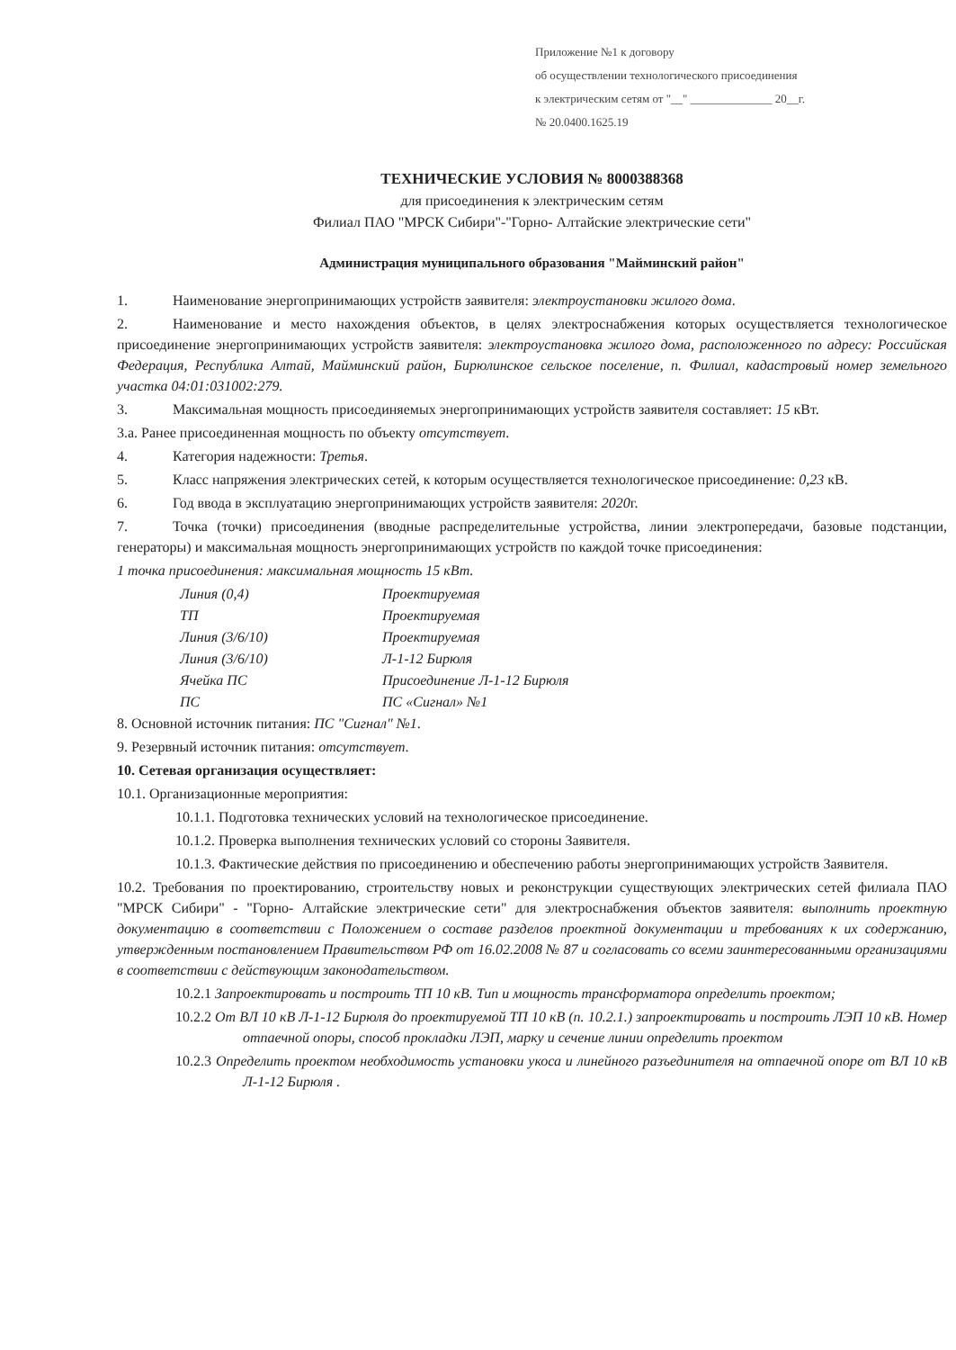Приложение №1 к договору
об осуществлении технологического присоединения
к электрическим сетям от "__" ______________ 20__г.
№ 20.0400.1625.19
ТЕХНИЧЕСКИЕ УСЛОВИЯ № 8000388368
для присоединения к электрическим сетям
Филиал ПАО "МРСК Сибири"-"Горно- Алтайские электрические сети"
Администрация муниципального образования "Майминский район"
1. Наименование энергопринимающих устройств заявителя: электроустановки жилого дома.
2. Наименование и место нахождения объектов, в целях электроснабжения которых осуществляется технологическое присоединение энергопринимающих устройств заявителя: электроустановка жилого дома, расположенного по адресу: Российская Федерация, Республика Алтай, Майминский район, Бирюлинское сельское поселение, п. Филиал, кадастровый номер земельного участка 04:01:031002:279.
3. Максимальная мощность присоединяемых энергопринимающих устройств заявителя составляет: 15 кВт.
3.а. Ранее присоединенная мощность по объекту отсутствует.
4. Категория надежности: Третья.
5. Класс напряжения электрических сетей, к которым осуществляется технологическое присоединение: 0,23 кВ.
6. Год ввода в эксплуатацию энергопринимающих устройств заявителя: 2020г.
7. Точка (точки) присоединения (вводные распределительные устройства, линии электропередачи, базовые подстанции, генераторы) и максимальная мощность энергопринимающих устройств по каждой точке присоединения:
1 точка присоединения: максимальная мощность 15 кВт.
| Линия (0,4) | Проектируемая |
| ТП | Проектируемая |
| Линия (3/6/10) | Проектируемая |
| Линия (3/6/10) | Л-1-12 Бирюля |
| Ячейка ПС | Присоединение Л-1-12 Бирюля |
| ПС | ПС «Сигнал» №1 |
8. Основной источник питания: ПС "Сигнал" №1.
9. Резервный источник питания: отсутствует.
10. Сетевая организация осуществляет:
10.1. Организационные мероприятия:
10.1.1. Подготовка технических условий на технологическое присоединение.
10.1.2. Проверка выполнения технических условий со стороны Заявителя.
10.1.3. Фактические действия по присоединению и обеспечению работы энергопринимающих устройств Заявителя.
10.2. Требования по проектированию, строительству новых и реконструкции существующих электрических сетей филиала ПАО "МРСК Сибири" - "Горно- Алтайские электрические сети" для электроснабжения объектов заявителя: выполнить проектную документацию в соответствии с Положением о составе разделов проектной документации и требованиях к их содержанию, утвержденным постановлением Правительством РФ от 16.02.2008 № 87 и согласовать со всеми заинтересованными организациями в соответствии с действующим законодательством.
10.2.1 Запроектировать и построить ТП 10 кВ. Тип и мощность трансформатора определить проектом;
10.2.2 От ВЛ 10 кВ Л-1-12 Бирюля до проектируемой ТП 10 кВ (п. 10.2.1.) запроектировать и построить ЛЭП 10 кВ. Номер отпаечной опоры, способ прокладки ЛЭП, марку и сечение линии определить проектом
10.2.3 Определить проектом необходимость установки укоса и линейного разъединителя на отпаечной опоре от ВЛ 10 кВ Л-1-12 Бирюля .